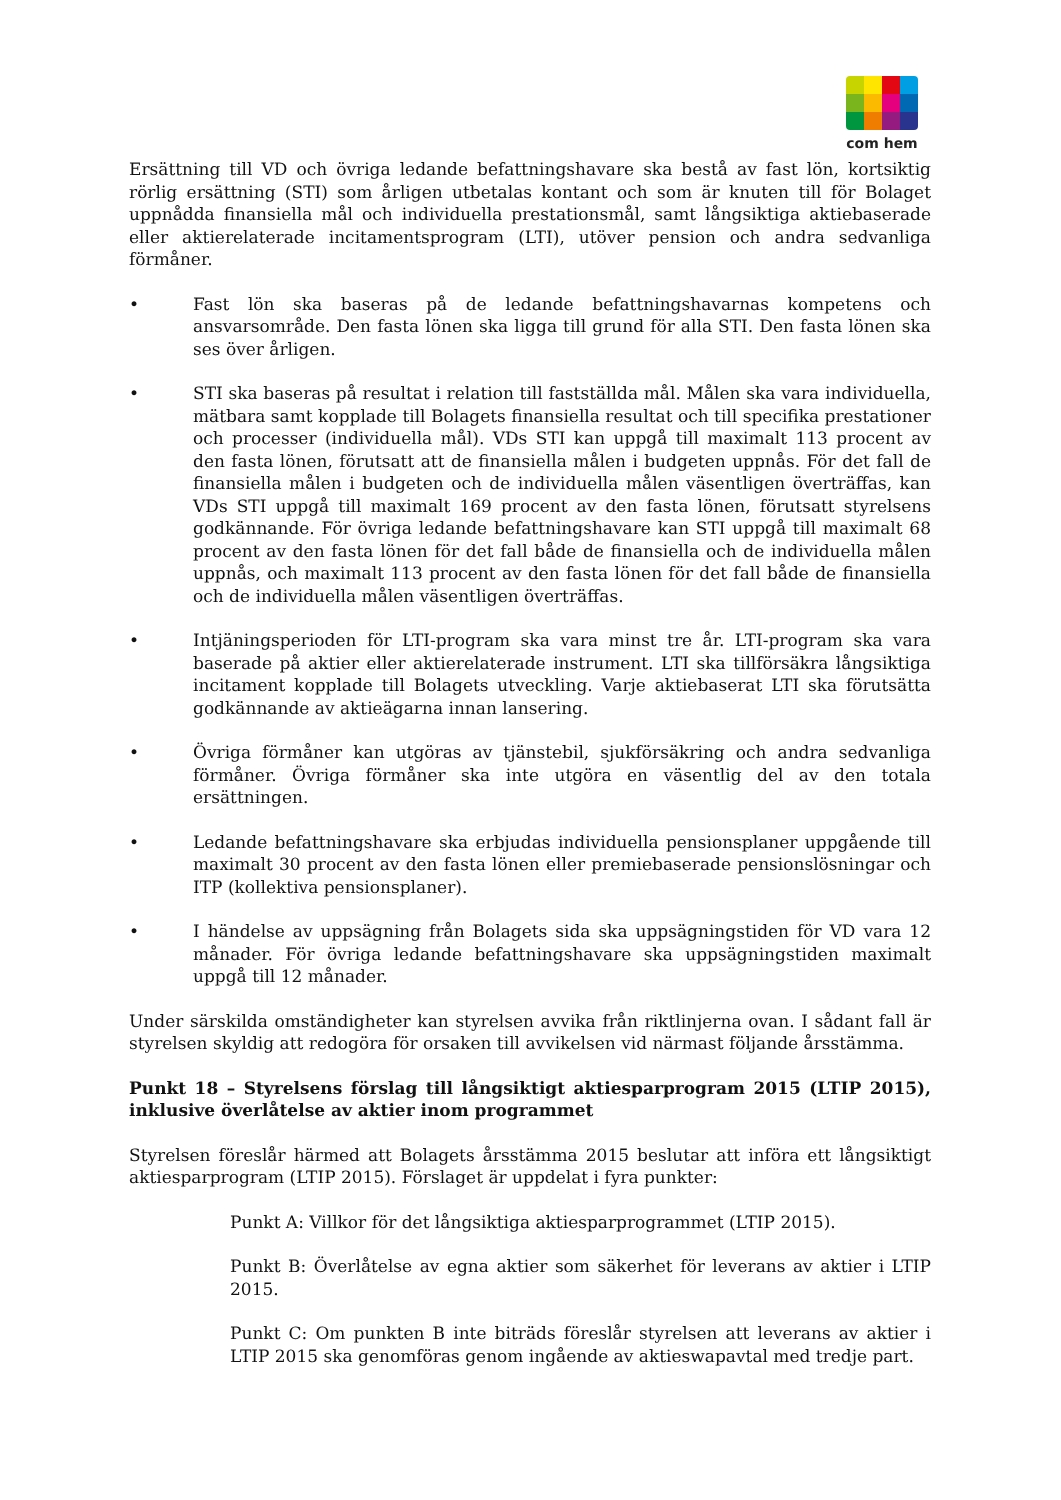com hem
Ersättning till VD och övriga ledande befattningshavare ska bestå av fast lön, kortsiktig rörlig ersättning (STI) som årligen utbetalas kontant och som är knuten till för Bolaget uppnådda finansiella mål och individuella prestationsmål, samt långsiktiga aktiebaserade eller aktierelaterade incitamentsprogram (LTI), utöver pension och andra sedvanliga förmåner.
• Fast lön ska baseras på de ledande befattningshavarnas kompetens och ansvarsområde. Den fasta lönen ska ligga till grund för alla STI. Den fasta lönen ska ses över årligen.
• STI ska baseras på resultat i relation till fastställda mål. Målen ska vara individuella, mätbara samt kopplade till Bolagets finansiella resultat och till specifika prestationer och processer (individuella mål). VDs STI kan uppgå till maximalt 113 procent av den fasta lönen, förutsatt att de finansiella målen i budgeten uppnås. För det fall de finansiella målen i budgeten och de individuella målen väsentligen överträffas, kan VDs STI uppgå till maximalt 169 procent av den fasta lönen, förutsatt styrelsens godkännande. För övriga ledande befattningshavare kan STI uppgå till maximalt 68 procent av den fasta lönen för det fall både de finansiella och de individuella målen uppnås, och maximalt 113 procent av den fasta lönen för det fall både de finansiella och de individuella målen väsentligen överträffas.
• Intjäningsperioden för LTI-program ska vara minst tre år. LTI-program ska vara baserade på aktier eller aktierelaterade instrument. LTI ska tillförsäkra långsiktiga incitament kopplade till Bolagets utveckling. Varje aktiebaserat LTI ska förutsätta godkännande av aktieägarna innan lansering.
• Övriga förmåner kan utgöras av tjänstebil, sjukförsäkring och andra sedvanliga förmåner. Övriga förmåner ska inte utgöra en väsentlig del av den totala ersättningen.
• Ledande befattningshavare ska erbjudas individuella pensionsplaner uppgående till maximalt 30 procent av den fasta lönen eller premiebaserade pensionslösningar och ITP (kollektiva pensionsplaner).
• I händelse av uppsägning från Bolagets sida ska uppsägningstiden för VD vara 12 månader. För övriga ledande befattningshavare ska uppsägningstiden maximalt uppgå till 12 månader.
Under särskilda omständigheter kan styrelsen avvika från riktlinjerna ovan. I sådant fall är styrelsen skyldig att redogöra för orsaken till avvikelsen vid närmast följande årsstämma.
Punkt 18 – Styrelsens förslag till långsiktigt aktiesparprogram 2015 (LTIP 2015), inklusive överlåtelse av aktier inom programmet
Styrelsen föreslår härmed att Bolagets årsstämma 2015 beslutar att införa ett långsiktigt aktiesparprogram (LTIP 2015). Förslaget är uppdelat i fyra punkter:
Punkt A: Villkor för det långsiktiga aktiesparprogrammet (LTIP 2015).
Punkt B: Överlåtelse av egna aktier som säkerhet för leverans av aktier i LTIP 2015.
Punkt C: Om punkten B inte biträds föreslår styrelsen att leverans av aktier i LTIP 2015 ska genomföras genom ingående av aktieswapavtal med tredje part.